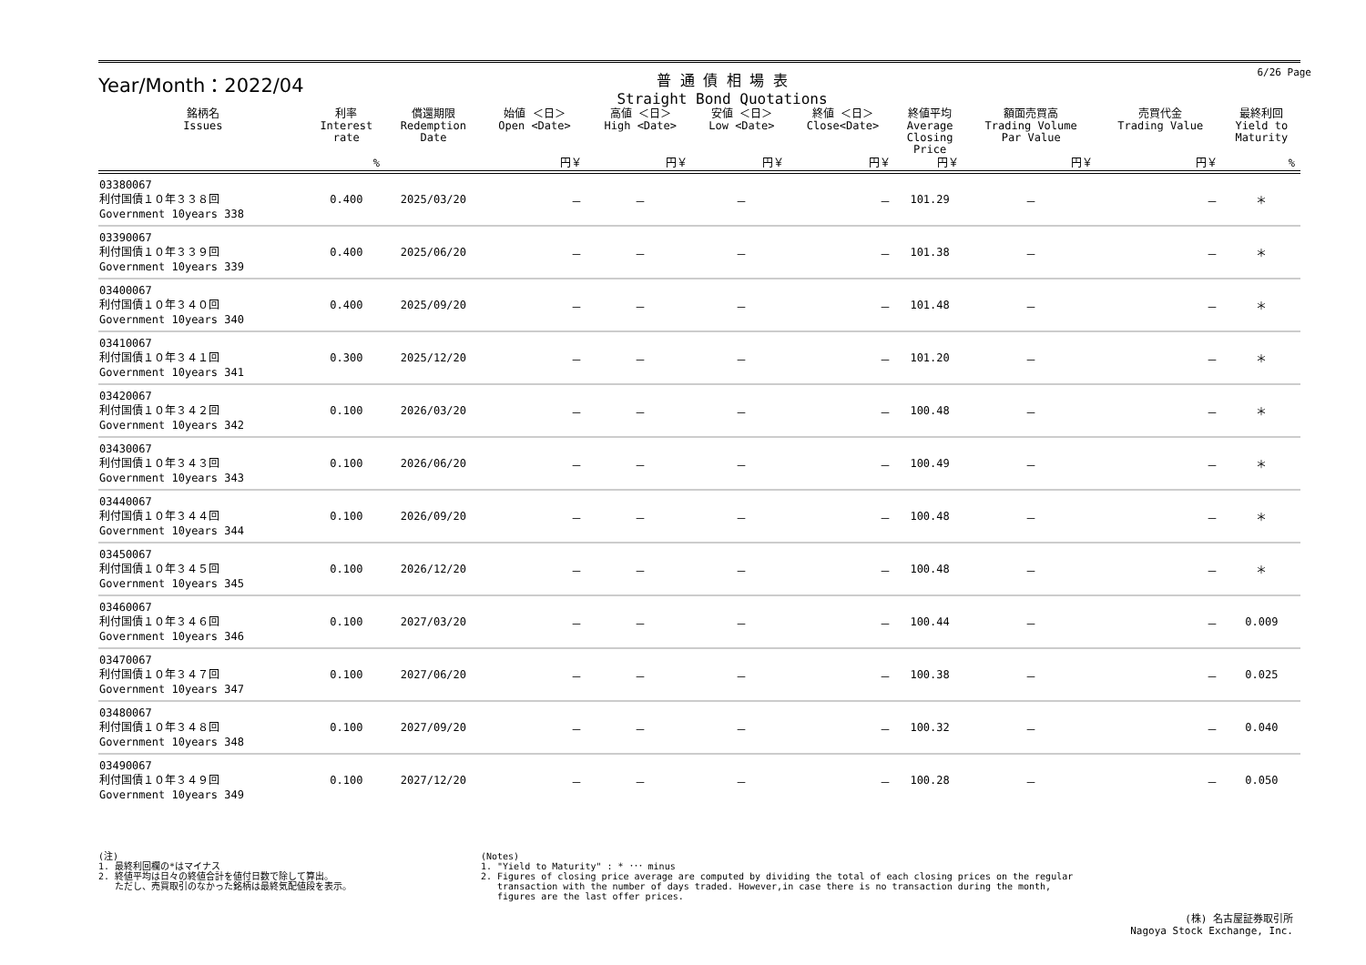Year/Month：2022/04
普 通 債 相 場 表
Straight Bond Quotations
6/26 Page
| 銘柄名 Issues | 利率 Interest rate | 償還期限 Redemption Date | 始値 ＜日＞ Open <Date> | 高値 ＜日＞ High <Date> | 安値 ＜日＞ Low <Date> | 終値 ＜日＞ Close<Date> | 終値平均 Average Closing Price | 額面売買高 Trading Volume Par Value | 売買代金 Trading Value | 最終利回 Yield to Maturity |
| --- | --- | --- | --- | --- | --- | --- | --- | --- | --- | --- |
| | % | | 円￥ | 円￥ | 円￥ | 円￥ | 円￥ | 円￥ | 円￥ | % |
| 03380067 利付国債１０年３３８回 Government 10years 338 | 0.400 | 2025/03/20 | － | － | － | － | 101.29 | － | － | ＊ |
| 03390067 利付国債１０年３３９回 Government 10years 339 | 0.400 | 2025/06/20 | － | － | － | － | 101.38 | － | － | ＊ |
| 03400067 利付国債１０年３４０回 Government 10years 340 | 0.400 | 2025/09/20 | － | － | － | － | 101.48 | － | － | ＊ |
| 03410067 利付国債１０年３４１回 Government 10years 341 | 0.300 | 2025/12/20 | － | － | － | － | 101.20 | － | － | ＊ |
| 03420067 利付国債１０年３４２回 Government 10years 342 | 0.100 | 2026/03/20 | － | － | － | － | 100.48 | － | － | ＊ |
| 03430067 利付国債１０年３４３回 Government 10years 343 | 0.100 | 2026/06/20 | － | － | － | － | 100.49 | － | － | ＊ |
| 03440067 利付国債１０年３４４回 Government 10years 344 | 0.100 | 2026/09/20 | － | － | － | － | 100.48 | － | － | ＊ |
| 03450067 利付国債１０年３４５回 Government 10years 345 | 0.100 | 2026/12/20 | － | － | － | － | 100.48 | － | － | ＊ |
| 03460067 利付国債１０年３４６回 Government 10years 346 | 0.100 | 2027/03/20 | － | － | － | － | 100.44 | － | － | 0.009 |
| 03470067 利付国債１０年３４７回 Government 10years 347 | 0.100 | 2027/06/20 | － | － | － | － | 100.38 | － | － | 0.025 |
| 03480067 利付国債１０年３４８回 Government 10years 348 | 0.100 | 2027/09/20 | － | － | － | － | 100.32 | － | － | 0.040 |
| 03490067 利付国債１０年３４９回 Government 10years 349 | 0.100 | 2027/12/20 | － | － | － | － | 100.28 | － | － | 0.050 |
(注)
1. 最終利回欄の*はマイナス
2. 終値平均は日々の終値合計を値付日数で除して算出。
ただし、売買取引のなかった銘柄は最終気配値段を表示。
(Notes)
1. "Yield to Maturity" : * ･･･ minus
2. Figures of closing price average are computed by dividing the total of each closing prices on the regular
transaction with the number of days traded. However,in case there is no transaction during the month,
figures are the last offer prices.
(株) 名古屋証券取引所
Nagoya Stock Exchange, Inc.